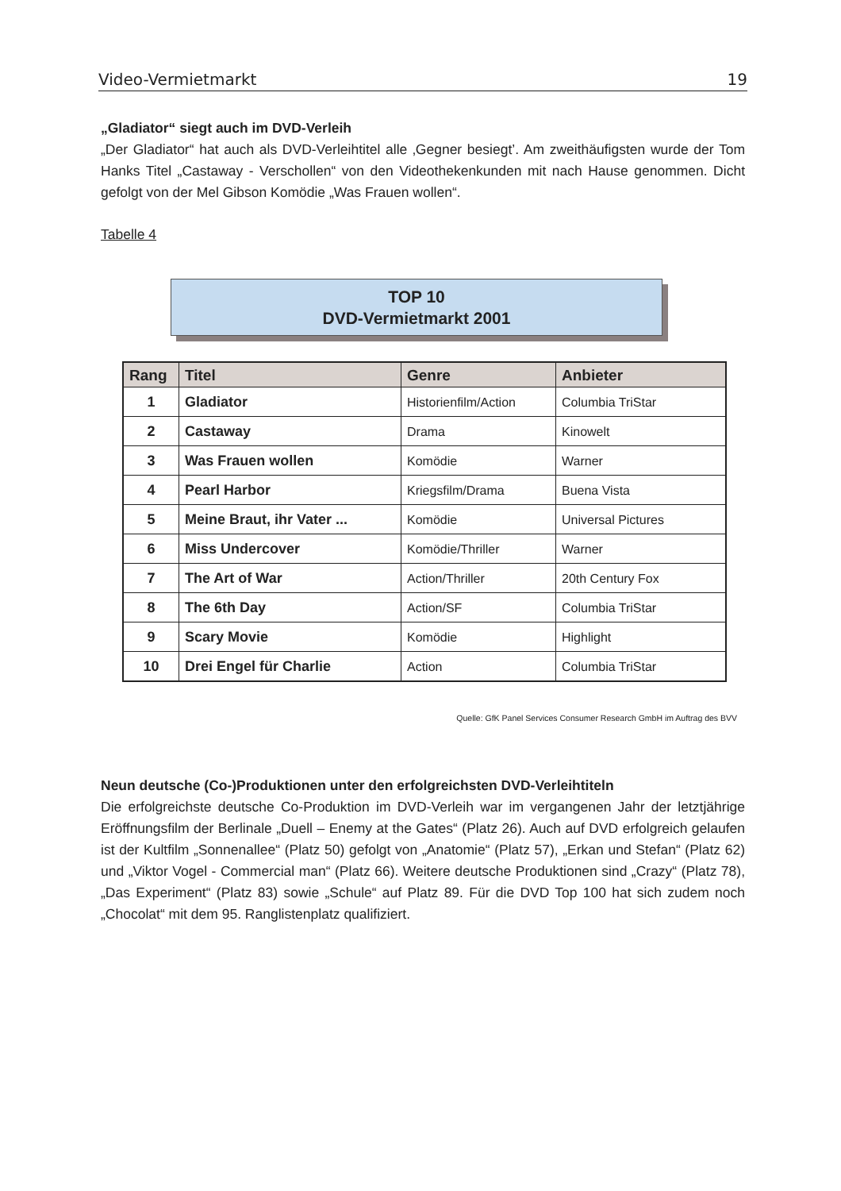Video-Vermietmarkt 19
„Gladiator“ siegt auch im DVD-Verleih
„Der Gladiator“ hat auch als DVD-Verleihtitel alle ‚Gegner besiegt’. Am zweithäufigsten wurde der Tom Hanks Titel „Castaway - Verschollen“ von den Videothekenkunden mit nach Hause genommen. Dicht gefolgt von der Mel Gibson Komödie „Was Frauen wollen“.
Tabelle 4
TOP 10
DVD-Vermietmarkt 2001
| Rang | Titel | Genre | Anbieter |
| --- | --- | --- | --- |
| 1 | Gladiator | Historienfilm/Action | Columbia TriStar |
| 2 | Castaway | Drama | Kinowelt |
| 3 | Was Frauen wollen | Komödie | Warner |
| 4 | Pearl Harbor | Kriegsfilm/Drama | Buena Vista |
| 5 | Meine Braut, ihr Vater ... | Komödie | Universal Pictures |
| 6 | Miss Undercover | Komödie/Thriller | Warner |
| 7 | The Art of War | Action/Thriller | 20th Century Fox |
| 8 | The 6th Day | Action/SF | Columbia TriStar |
| 9 | Scary Movie | Komödie | Highlight |
| 10 | Drei Engel für Charlie | Action | Columbia TriStar |
Quelle: GfK Panel Services Consumer Research GmbH im Auftrag des BVV
Neun deutsche (Co-)Produktionen unter den erfolgreichsten DVD-Verleihtiteln
Die erfolgreichste deutsche Co-Produktion im DVD-Verleih war im vergangenen Jahr der letztjährige Eröffnungsfilm der Berlinale „Duell – Enemy at the Gates“ (Platz 26). Auch auf DVD erfolgreich gelaufen ist der Kultfilm „Sonnenallee“ (Platz 50) gefolgt von „Anatomie“ (Platz 57), „Erkan und Stefan“ (Platz 62) und „Viktor Vogel - Commercial man“ (Platz 66). Weitere deutsche Produktionen sind „Crazy“ (Platz 78), „Das Experiment“ (Platz 83) sowie „Schule“ auf Platz 89. Für die DVD Top 100 hat sich zudem noch „Chocolat“ mit dem 95. Ranglistenplatz qualifiziert.